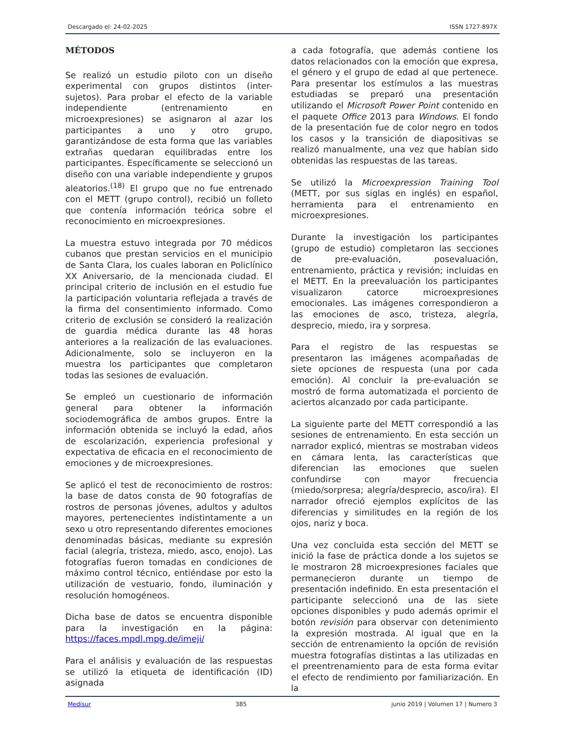Descargado el: 24-02-2025 ISSN 1727-897X
MÉTODOS
Se realizó un estudio piloto con un diseño experimental con grupos distintos (inter-sujetos). Para probar el efecto de la variable independiente (entrenamiento en microexpresiones) se asignaron al azar los participantes a uno y otro grupo, garantizándose de esta forma que las variables extrañas quedaran equilibradas entre los participantes. Específicamente se seleccionó un diseño con una variable independiente y grupos aleatorios.<sup>(18)</sup> El grupo que no fue entrenado con el METT (grupo control), recibió un folleto que contenía información teórica sobre el reconocimiento en microexpresiones.
La muestra estuvo integrada por 70 médicos cubanos que prestan servicios en el municipio de Santa Clara, los cuales laboran en Policlínico XX Aniversario, de la mencionada ciudad. El principal criterio de inclusión en el estudio fue la participación voluntaria reflejada a través de la firma del consentimiento informado. Como criterio de exclusión se consideró la realización de guardia médica durante las 48 horas anteriores a la realización de las evaluaciones. Adicionalmente, solo se incluyeron en la muestra los participantes que completaron todas las sesiones de evaluación.
Se empleó un cuestionario de información general para obtener la información sociodemográfica de ambos grupos. Entre la información obtenida se incluyó la edad, años de escolarización, experiencia profesional y expectativa de eficacia en el reconocimiento de emociones y de microexpresiones.
Se aplicó el test de reconocimiento de rostros: la base de datos consta de 90 fotografías de rostros de personas jóvenes, adultos y adultos mayores, pertenecientes indistintamente a un sexo u otro representando diferentes emociones denominadas básicas, mediante su expresión facial (alegría, tristeza, miedo, asco, enojo). Las fotografías fueron tomadas en condiciones de máximo control técnico, entiéndase por esto la utilización de vestuario, fondo, iluminación y resolución homogéneos.
Dicha base de datos se encuentra disponible para la investigación en la página: https://faces.mpdl.mpg.de/imeji/
Para el análisis y evaluación de las respuestas se utilizó la etiqueta de identificación (ID) asignada
a cada fotografía, que además contiene los datos relacionados con la emoción que expresa, el género y el grupo de edad al que pertenece. Para presentar los estímulos a las muestras estudiadas se preparó una presentación utilizando el Microsoft Power Point contenido en el paquete Office 2013 para Windows. El fondo de la presentación fue de color negro en todos los casos y la transición de diapositivas se realizó manualmente, una vez que habían sido obtenidas las respuestas de las tareas.
Se utilizó la Microexpression Training Tool (METT, por sus siglas en inglés) en español, herramienta para el entrenamiento en microexpresiones.
Durante la investigación los participantes (grupo de estudio) completaron las secciones de pre-evaluación, posevaluación, entrenamiento, práctica y revisión; incluidas en el METT. En la preevaluación los participantes visualizaron catorce microexpresiones emocionales. Las imágenes correspondieron a las emociones de asco, tristeza, alegría, desprecio, miedo, ira y sorpresa.
Para el registro de las respuestas se presentaron las imágenes acompañadas de siete opciones de respuesta (una por cada emoción). Al concluir la pre-evaluación se mostró de forma automatizada el porciento de aciertos alcanzado por cada participante.
La siguiente parte del METT correspondió a las sesiones de entrenamiento. En esta sección un narrador explicó, mientras se mostraban videos en cámara lenta, las características que diferencian las emociones que suelen confundirse con mayor frecuencia (miedo/sorpresa; alegría/desprecio, asco/ira). El narrador ofreció ejemplos explícitos de las diferencias y similitudes en la región de los ojos, nariz y boca.
Una vez concluida esta sección del METT se inició la fase de práctica donde a los sujetos se le mostraron 28 microexpresiones faciales que permanecieron durante un tiempo de presentación indefinido. En esta presentación el participante seleccionó una de las siete opciones disponibles y pudo además oprimir el botón revisión para observar con detenimiento la expresión mostrada. Al igual que en la sección de entrenamiento la opción de revisión muestra fotografías distintas a las utilizadas en el preentrenamiento para de esta forma evitar el efecto de rendimiento por familiarización. En la
Medisur 385 junio 2019 | Volumen 17 | Numero 3